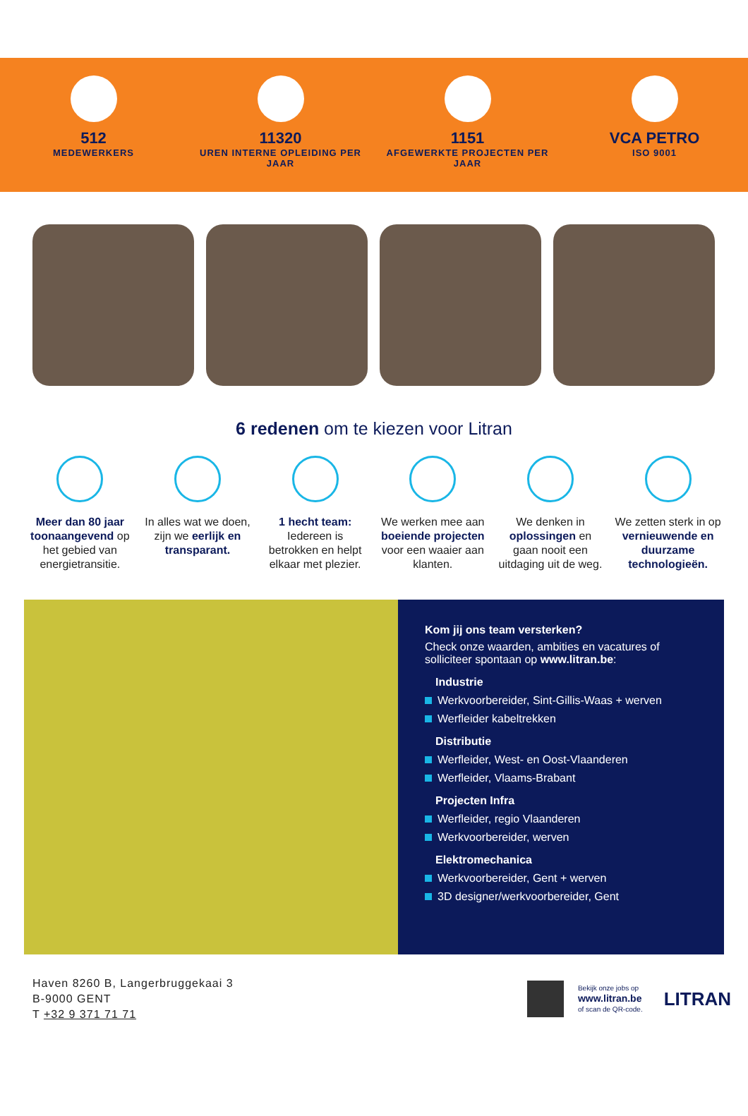512
MEDEWERKERS
11320
UREN INTERNE OPLEIDING PER JAAR
1151
AFGEWERKTE PROJECTEN PER JAAR
VCA PETRO
ISO 9001
6 redenen om te kiezen voor Litran
Meer dan 80 jaar toonaangevend op het gebied van energietransitie.
In alles wat we doen, zijn we eerlijk en transparant.
1 hecht team: Iedereen is betrokken en helpt elkaar met plezier.
We werken mee aan boeiende projecten voor een waaier aan klanten.
We denken in oplossingen en gaan nooit een uitdaging uit de weg.
We zetten sterk in op vernieuwende en duurzame technologieën.
Kom jij ons team versterken?
Check onze waarden, ambities en vacatures of solliciteer spontaan op www.litran.be:
Industrie
Werkvoorbereider, Sint-Gillis-Waas + werven
Werfleider kabeltrekken
Distributie
Werfleider, West- en Oost-Vlaanderen
Werfleider, Vlaams-Brabant
Projecten Infra
Werfleider, regio Vlaanderen
Werkvoorbereider, werven
Elektromechanica
Werkvoorbereider, Gent + werven
3D designer/werkvoorbereider, Gent
Haven 8260 B, Langerbruggekaai 3
B-9000 GENT
T +32 9 371 71 71
Bekijk onze jobs op
www.litran.be
of scan de QR-code.
LITRAN